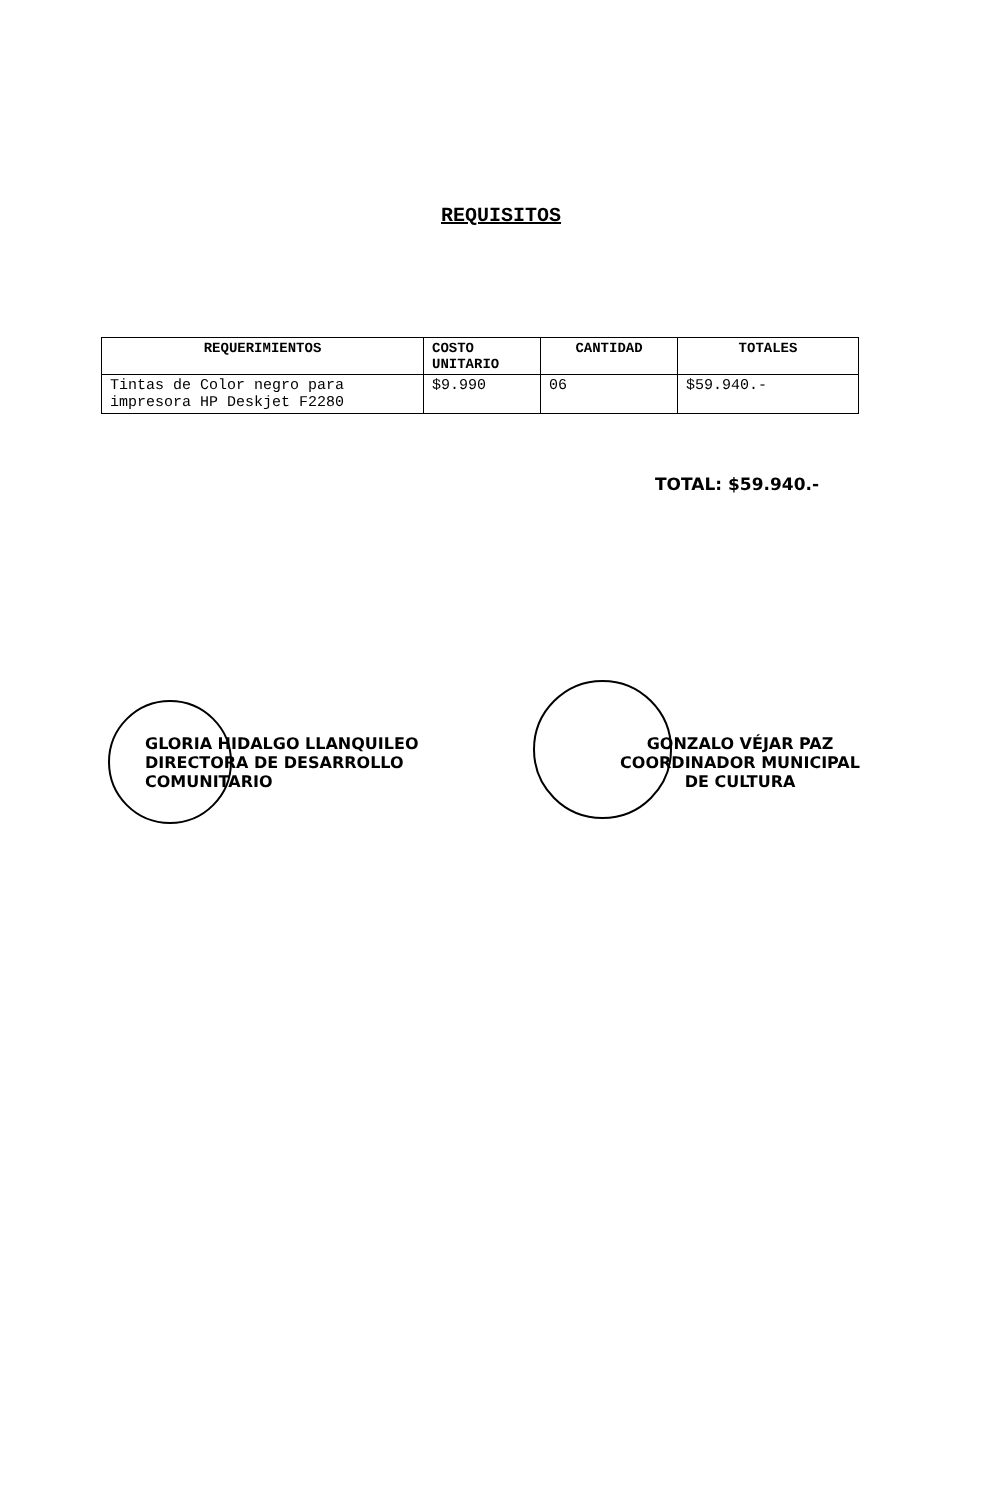REQUISITOS
| REQUERIMIENTOS | COSTO UNITARIO | CANTIDAD | TOTALES |
| --- | --- | --- | --- |
| Tintas de Color negro para impresora HP Deskjet F2280 | $9.990 | 06 | $59.940.- |
TOTAL: $59.940.-
GLORIA HIDALGO LLANQUILEO
DIRECTORA DE DESARROLLO
COMUNITARIO
GONZALO VÉJAR PAZ
COORDINADOR MUNICIPAL
DE CULTURA